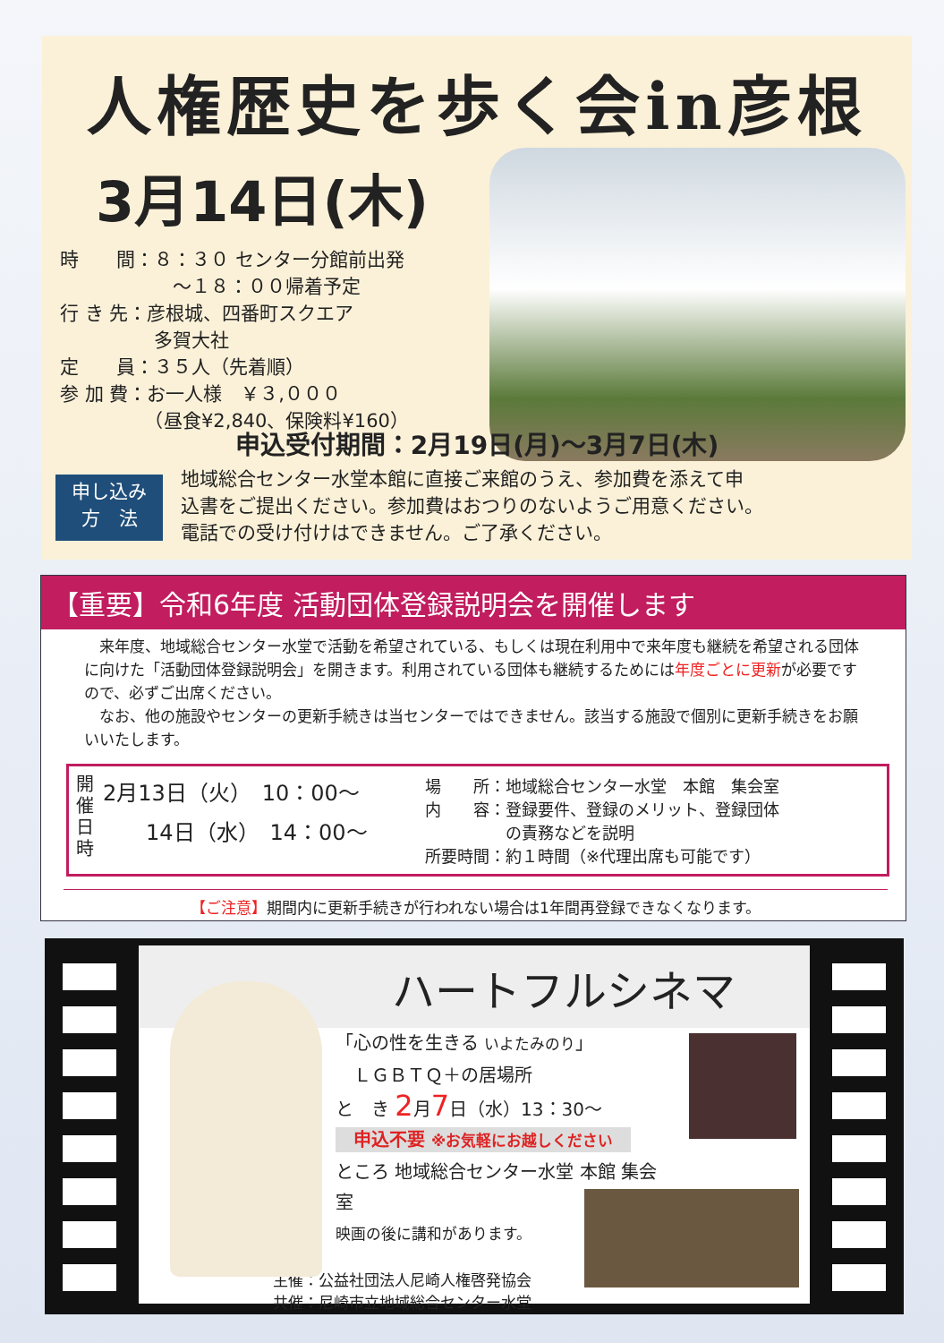人権歴史を歩く会in彦根
3月14日(木)
時　　間：８：３０ センター分館前出発
　　　　　　～１８：００帰着予定
行 き 先：彦根城、四番町スクエア
　　　　　多賀大社
定　　員：３５人（先着順）
参 加 費：お一人様　￥３,０００
　　　　　（昼食¥2,840、保険料¥160）
申込受付期間：2月19日(月)～3月7日(木)
申し込み
方　法
地域総合センター水堂本館に直接ご来館のうえ、参加費を添えて申
込書をご提出ください。参加費はおつりのないようご用意ください。
電話での受け付けはできません。ご了承ください。
【重要】令和6年度 活動団体登録説明会を開催します
　来年度、地域総合センター水堂で活動を希望されている、もしくは現在利用中で来年度も継続を希望される団体に向けた「活動団体登録説明会」を開きます。利用されている団体も継続するためには年度ごとに更新が必要ですので、必ずご出席ください。
　なお、他の施設やセンターの更新手続きは当センターではできません。該当する施設で個別に更新手続きをお願いいたします。
開
催
日
時
2月13日（火）　10：00～
　　14日（水）　14：00～
場　　所：地域総合センター水堂　本館　集会室
内　　容：登録要件、登録のメリット、登録団体
　　　　　の責務などを説明
所要時間：約１時間（※代理出席も可能です）
【ご注意】期間内に更新手続きが行われない場合は1年間再登録できなくなります。
ハートフルシネマ
「心の性を生きる いよたみのり」
　ＬＧＢＴＱ＋の居場所
と　き 2月7日（水）13：30～
申込不要 ※お気軽にお越しください
ところ 地域総合センター水堂 本館 集会室
映画の後に講和があります。
主催：公益社団法人尼崎人権啓発協会
共催：尼崎市立地域総合センター水堂